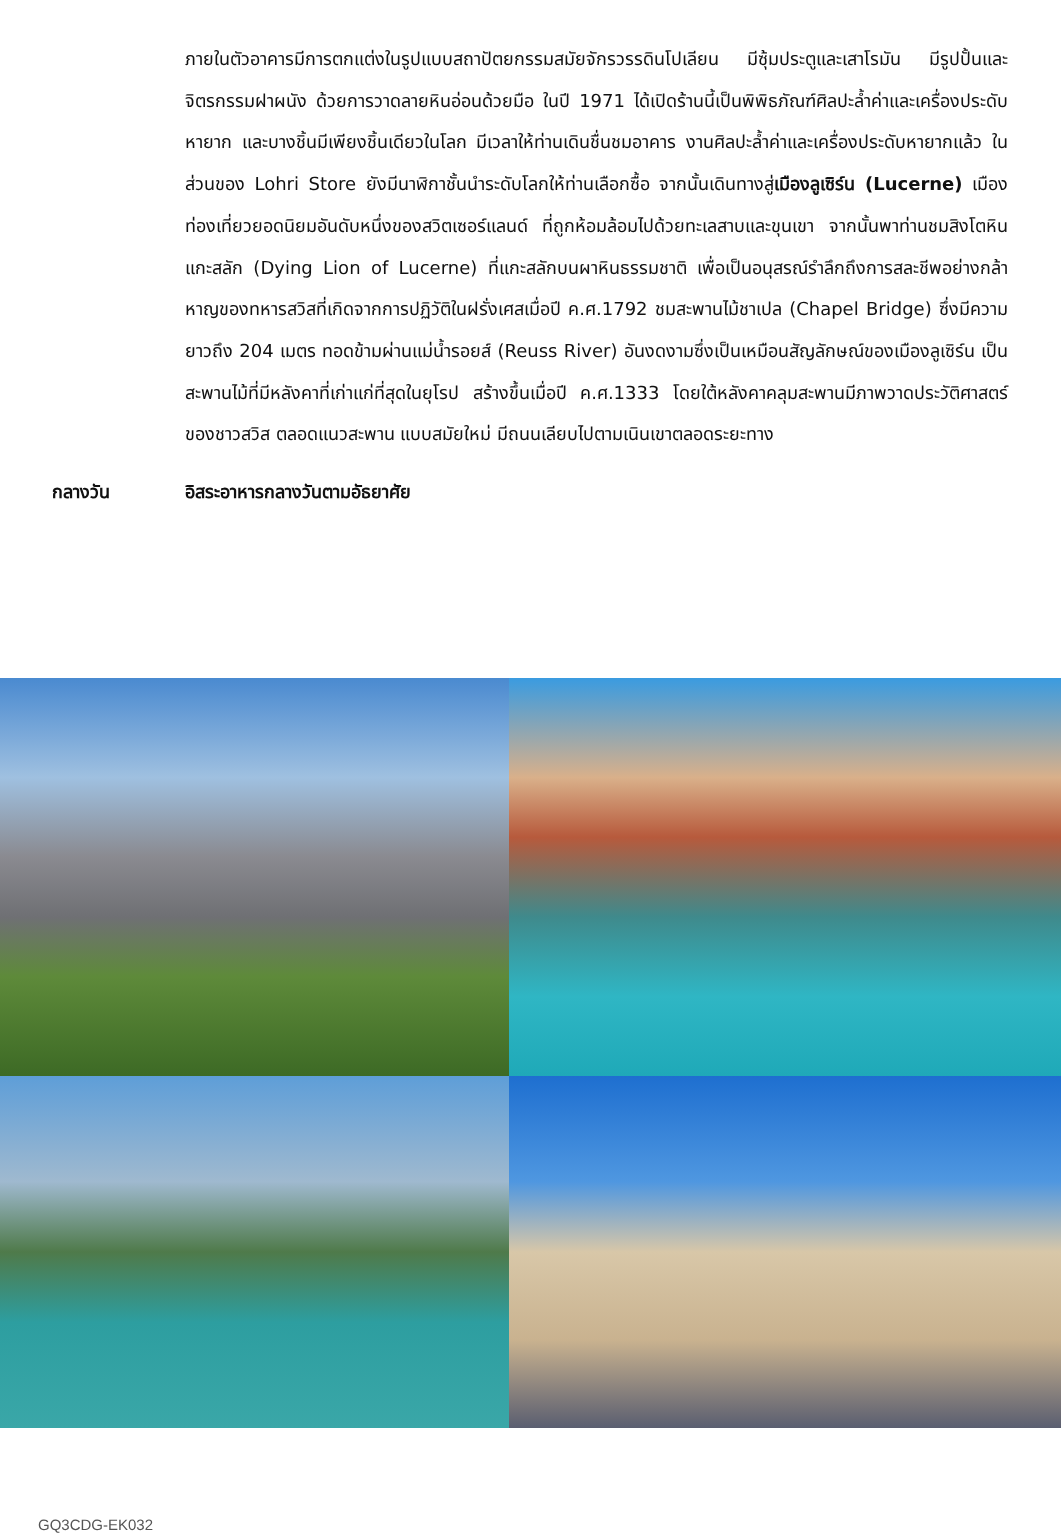ภายในตัวอาคารมีการตกแต่งในรูปแบบสถาปัตยกรรมสมัยจักรวรรดินโปเลียน มีซุ้มประตูและเสาโรมัน มีรูปปั้นและจิตรกรรมฝาผนัง ด้วยการวาดลายหินอ่อนด้วยมือ ในปี 1971 ได้เปิดร้านนี้เป็นพิพิธภัณฑ์ศิลปะล้ำค่าและเครื่องประดับหายาก และบางชิ้นมีเพียงชิ้นเดียวในโลก มีเวลาให้ท่านเดินชื่นชมอาคาร งานศิลปะล้ำค่าและเครื่องประดับหายากแล้ว ในส่วนของ Lohri Store ยังมีนาฬิกาชั้นนำระดับโลกให้ท่านเลือกซื้อ จากนั้นเดินทางสู่เมืองลูเซิร์น (Lucerne) เมืองท่องเที่ยวยอดนิยมอันดับหนึ่งของสวิตเซอร์แลนด์ ที่ถูกห้อมล้อมไปด้วยทะเลสาบและขุนเขา จากนั้นพาท่านชมสิงโตหินแกะสลัก (Dying Lion of Lucerne) ที่แกะสลักบนผาหินธรรมชาติ เพื่อเป็นอนุสรณ์รำลึกถึงการสละชีพอย่างกล้าหาญของทหารสวิสที่เกิดจากการปฏิวัติในฝรั่งเศสเมื่อปี ค.ศ.1792 ชมสะพานไม้ชาเปล (Chapel Bridge) ซึ่งมีความยาวถึง 204 เมตร ทอดข้ามผ่านแม่น้ำรอยส์ (Reuss River) อันงดงามซึ่งเป็นเหมือนสัญลักษณ์ของเมืองลูเซิร์น เป็นสะพานไม้ที่มีหลังคาที่เก่าแก่ที่สุดในยุโรป สร้างขึ้นเมื่อปี ค.ศ.1333 โดยใต้หลังคาคลุมสะพานมีภาพวาดประวัติศาสตร์ของชาวสวิส ตลอดแนวสะพาน แบบสมัยใหม่ มีถนนเลียบไปตามเนินเขาตลอดระยะทาง
กลางวัน อิสระอาหารกลางวันตามอัธยาศัย
GQ3CDG-EK032